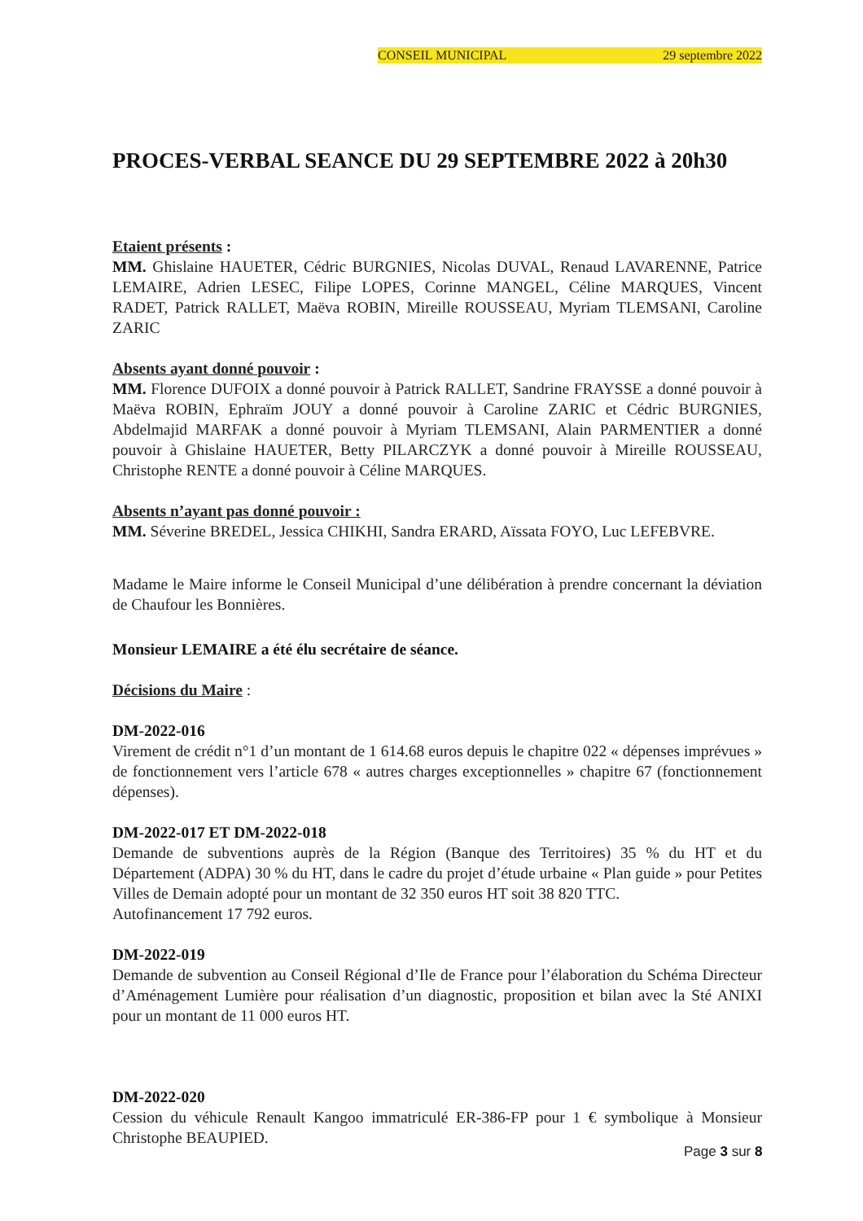CONSEIL MUNICIPAL 29 septembre 2022
PROCES-VERBAL SEANCE DU 29 SEPTEMBRE 2022 à 20h30
Etaient présents :
MM. Ghislaine HAUETER, Cédric BURGNIES, Nicolas DUVAL, Renaud LAVARENNE, Patrice LEMAIRE, Adrien LESEC, Filipe LOPES, Corinne MANGEL, Céline MARQUES, Vincent RADET, Patrick RALLET, Maëva ROBIN, Mireille ROUSSEAU, Myriam TLEMSANI, Caroline ZARIC
Absents ayant donné pouvoir :
MM. Florence DUFOIX a donné pouvoir à Patrick RALLET, Sandrine FRAYSSE a donné pouvoir à Maëva ROBIN, Ephraïm JOUY a donné pouvoir à Caroline ZARIC et Cédric BURGNIES, Abdelmajid MARFAK a donné pouvoir à Myriam TLEMSANI, Alain PARMENTIER a donné pouvoir à Ghislaine HAUETER, Betty PILARCZYK a donné pouvoir à Mireille ROUSSEAU, Christophe RENTE a donné pouvoir à Céline MARQUES.
Absents n’ayant pas donné pouvoir :
MM. Séverine BREDEL, Jessica CHIKHI, Sandra ERARD, Aïssata FOYO, Luc LEFEBVRE.
Madame le Maire informe le Conseil Municipal d’une délibération à prendre concernant la déviation de Chaufour les Bonnières.
Monsieur LEMAIRE a été élu secrétaire de séance.
Décisions du Maire :
DM-2022-016
Virement de crédit n°1 d’un montant de 1 614.68 euros depuis le chapitre 022 « dépenses imprévues » de fonctionnement vers l’article 678 « autres charges exceptionnelles » chapitre 67 (fonctionnement dépenses).
DM-2022-017 ET DM-2022-018
Demande de subventions auprès de la Région (Banque des Territoires) 35 % du HT et du Département (ADPA) 30 % du HT, dans le cadre du projet d’étude urbaine « Plan guide » pour Petites Villes de Demain adopté pour un montant de 32 350 euros HT soit 38 820 TTC.
Autofinancement 17 792 euros.
DM-2022-019
Demande de subvention au Conseil Régional d’Ile de France pour l’élaboration du Schéma Directeur d’Aménagement Lumière pour réalisation d’un diagnostic, proposition et bilan avec la Sté ANIXI pour un montant de 11 000 euros HT.
DM-2022-020
Cession du véhicule Renault Kangoo immatriculé ER-386-FP pour 1 € symbolique à Monsieur Christophe BEAUPIED.
Page 3 sur 8